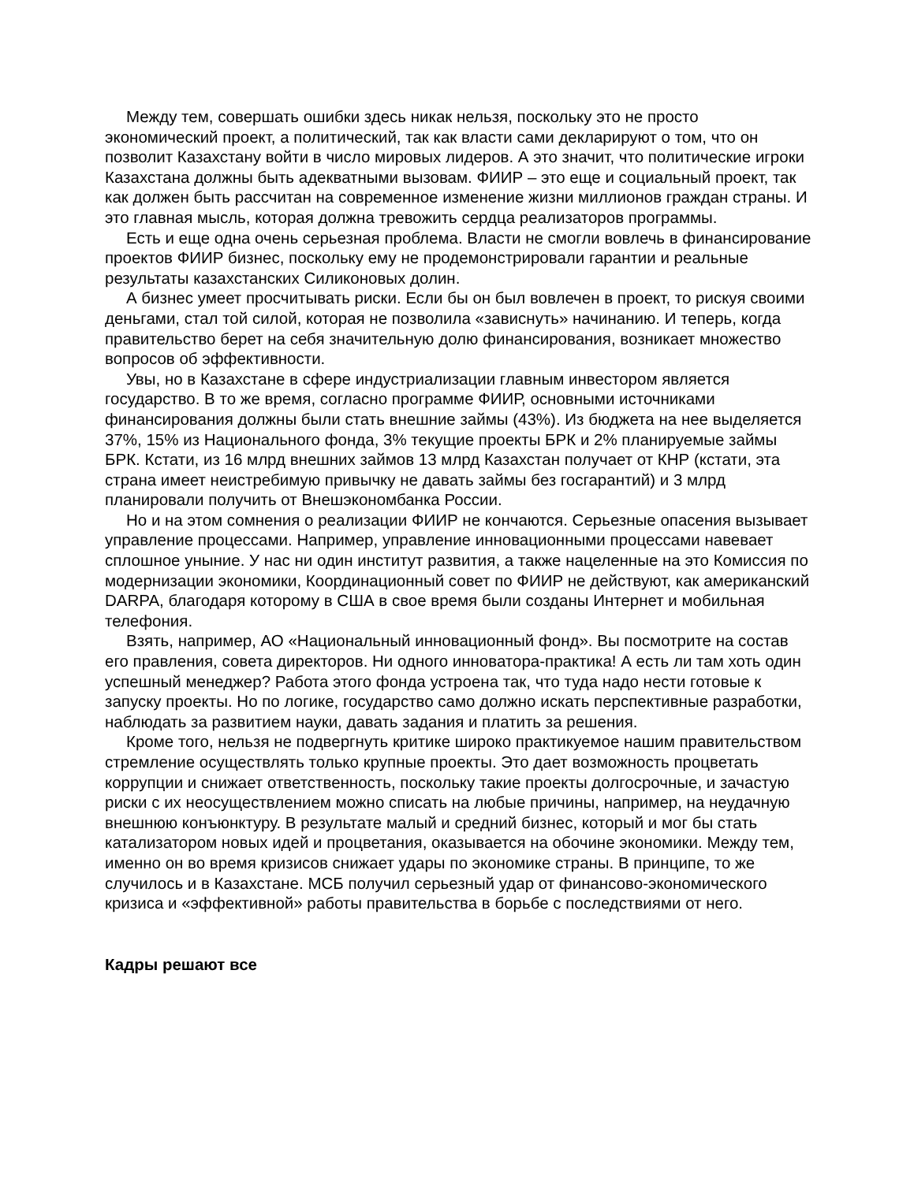Между тем, совершать ошибки здесь никак нельзя, поскольку это не просто экономический проект, а политический, так как власти сами декларируют о том, что он позволит Казахстану войти в число мировых лидеров. А это значит, что политические игроки Казахстана должны быть адекватными вызовам. ФИИР – это еще и социальный проект, так как должен быть рассчитан на современное изменение жизни миллионов граждан страны. И это главная мысль, которая должна тревожить сердца реализаторов программы.
Есть и еще одна очень серьезная проблема. Власти не смогли вовлечь в финансирование проектов ФИИР бизнес, поскольку ему не продемонстрировали гарантии и реальные результаты казахстанских Силиконовых долин.
А бизнес умеет просчитывать риски. Если бы он был вовлечен в проект, то рискуя своими деньгами, стал той силой, которая не позволила «зависнуть» начинанию. И теперь, когда правительство берет на себя значительную долю финансирования, возникает множество вопросов об эффективности.
Увы, но в Казахстане в сфере индустриализации главным инвестором является государство. В то же время, согласно программе ФИИР, основными источниками финансирования должны были стать внешние займы (43%). Из бюджета на нее выделяется 37%, 15% из Национального фонда, 3% текущие проекты БРК и 2% планируемые займы БРК. Кстати, из 16 млрд внешних займов 13 млрд Казахстан получает от КНР (кстати, эта страна имеет неистребимую привычку не давать займы без госгарантий) и 3 млрд планировали получить от Внешэкономбанка России.
Но и на этом сомнения о реализации ФИИР не кончаются. Серьезные опасения вызывает управление процессами. Например, управление инновационными процессами навевает сплошное уныние. У нас ни один институт развития, а также нацеленные на это Комиссия по модернизации экономики, Координационный совет по ФИИР не действуют, как американский DARPA, благодаря которому в США в свое время были созданы Интернет и мобильная телефония.
Взять, например, АО «Национальный инновационный фонд». Вы посмотрите на состав его правления, совета директоров. Ни одного инноватора-практика! А есть ли там хоть один успешный менеджер? Работа этого фонда устроена так, что туда надо нести готовые к запуску проекты. Но по логике, государство само должно искать перспективные разработки, наблюдать за развитием науки, давать задания и платить за решения.
Кроме того, нельзя не подвергнуть критике широко практикуемое нашим правительством стремление осуществлять только крупные проекты. Это дает возможность процветать коррупции и снижает ответственность, поскольку такие проекты долгосрочные, и зачастую риски с их неосуществлением можно списать на любые причины, например, на неудачную внешнюю конъюнктуру. В результате малый и средний бизнес, который и мог бы стать катализатором новых идей и процветания, оказывается на обочине экономики. Между тем, именно он во время кризисов снижает удары по экономике страны. В принципе, то же случилось и в Казахстане. МСБ получил серьезный удар от финансово-экономического кризиса и «эффективной» работы правительства в борьбе с последствиями от него.
Кадры решают все